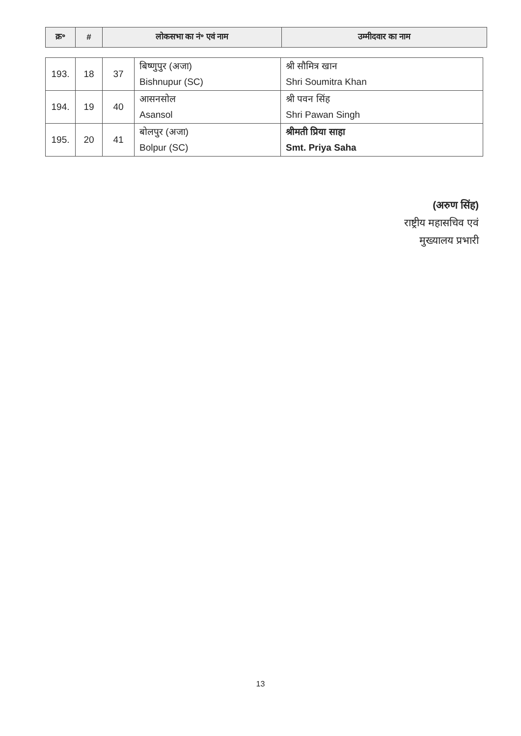| क्र॰ | # | लोकसभा का नं॰ एवं नाम | उम्मीदवार का नाम |
| --- | --- | --- | --- |
| 193. | 18 | 37 | बिष्णुपुर (अजा) Bishnupur (SC) | श्री सौमित्र खान Shri Soumitra Khan |
| 194. | 19 | 40 | आसनसोल Asansol | श्री पवन सिंह Shri Pawan Singh |
| 195. | 20 | 41 | बोलपुर (अजा) Bolpur (SC) | श्रीमती प्रिया साहा Smt. Priya Saha |
(अरुण सिंह)
राष्ट्रीय महासचिव एवं
मुख्यालय प्रभारी
13